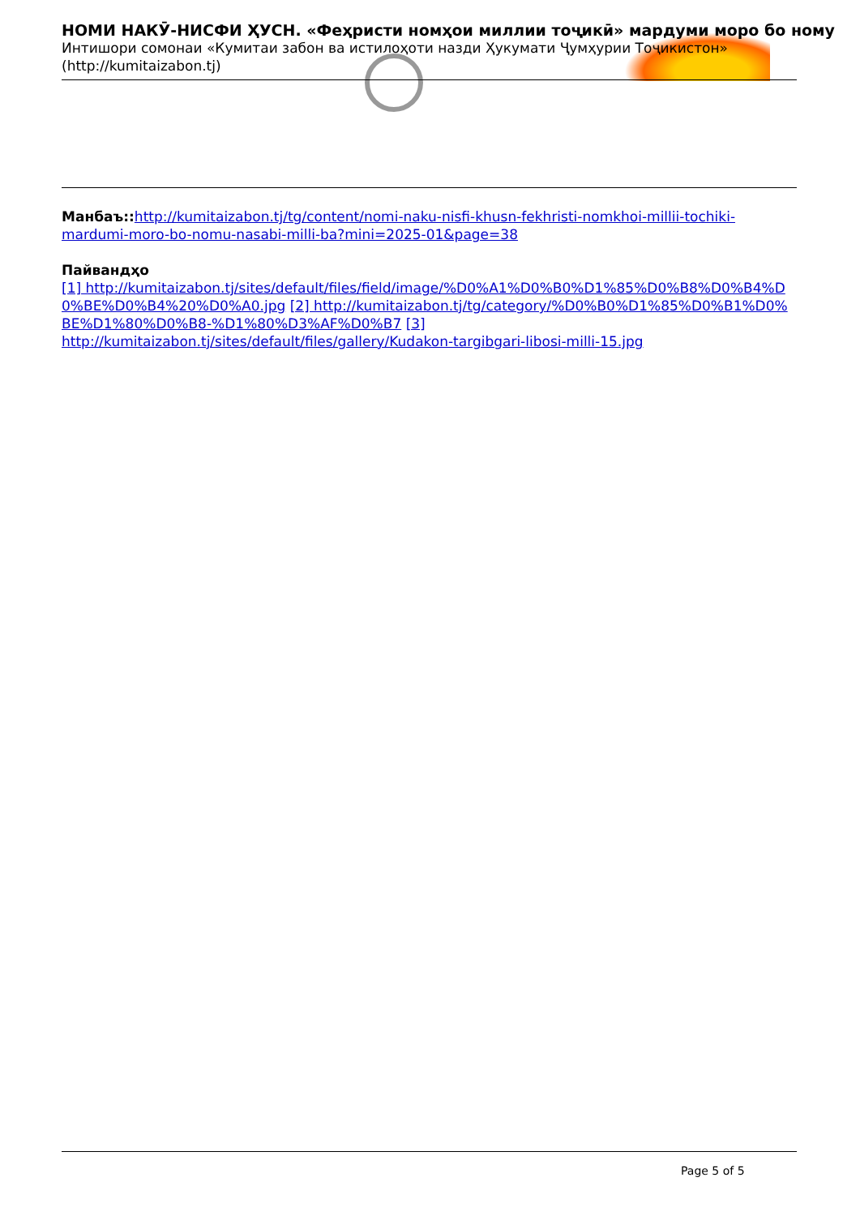НОМИ НАКӮ-НИСФИ ҲУСН. «Феҳристи номҳои миллии тоҷикӣ» мардуми моро бо ному
Интишори сомонаи «Кумитаи забон ва истилоҳоти назди Ҳукумати Ҷумҳурии Тоҷикистон»
(http://kumitaizabon.tj)
Манбаъ:: http://kumitaizabon.tj/tg/content/nomi-naku-nisfi-khusn-fekhristi-nomkhoi-millii-tochiki-mardumi-moro-bo-nomu-nasabi-milli-ba?mini=2025-01&page=38
Пайвандҳо
[1] http://kumitaizabon.tj/sites/default/files/field/image/%D0%A1%D0%B0%D1%85%D0%B8%D0%B4%D0%BE%D0%B4%20%D0%A0.jpg [2] http://kumitaizabon.tj/tg/category/%D0%B0%D1%85%D0%B1%D0%BE%D1%80%D0%B8-%D1%80%D3%AF%D0%B7 [3]
http://kumitaizabon.tj/sites/default/files/gallery/Kudakon-targibgari-libosi-milli-15.jpg
Page 5 of 5